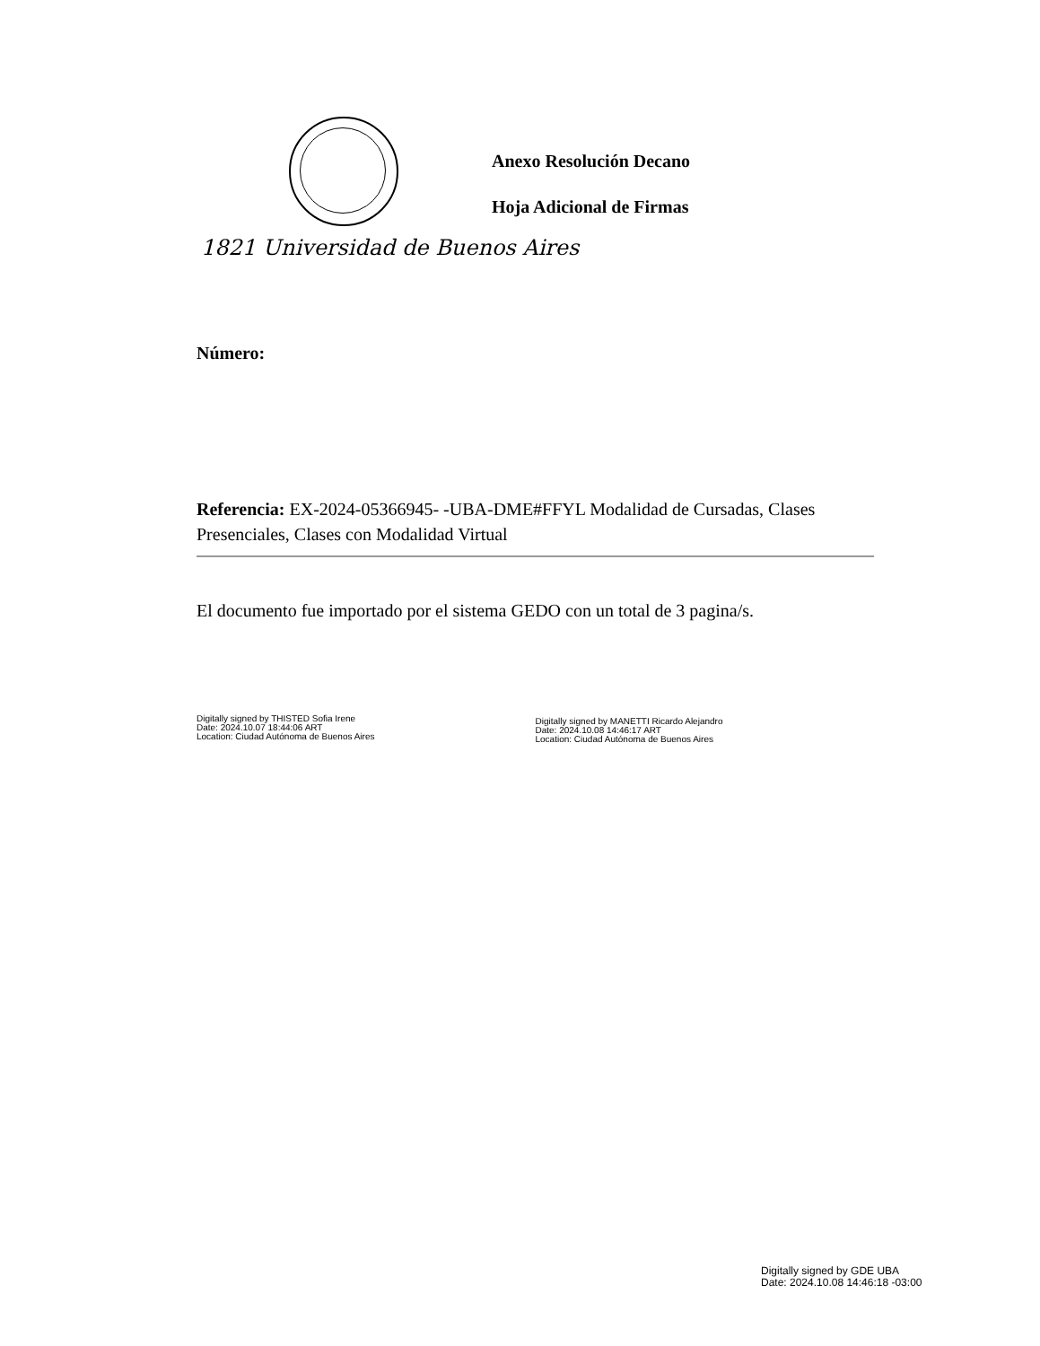Anexo Resolución Decano
Hoja Adicional de Firmas
1821 Universidad de Buenos Aires
Número:
Referencia: EX-2024-05366945- -UBA-DME#FFYL Modalidad de Cursadas, Clases Presenciales, Clases con Modalidad Virtual
El documento fue importado por el sistema GEDO con un total de 3 pagina/s.
Digitally signed by THISTED Sofia Irene
Date: 2024.10.07 18:44:06 ART
Location: Ciudad Autónoma de Buenos Aires
Digitally signed by MANETTI Ricardo Alejandro
Date: 2024.10.08 14:46:17 ART
Location: Ciudad Autónoma de Buenos Aires
Digitally signed by GDE UBA
Date: 2024.10.08 14:46:18 -03:00